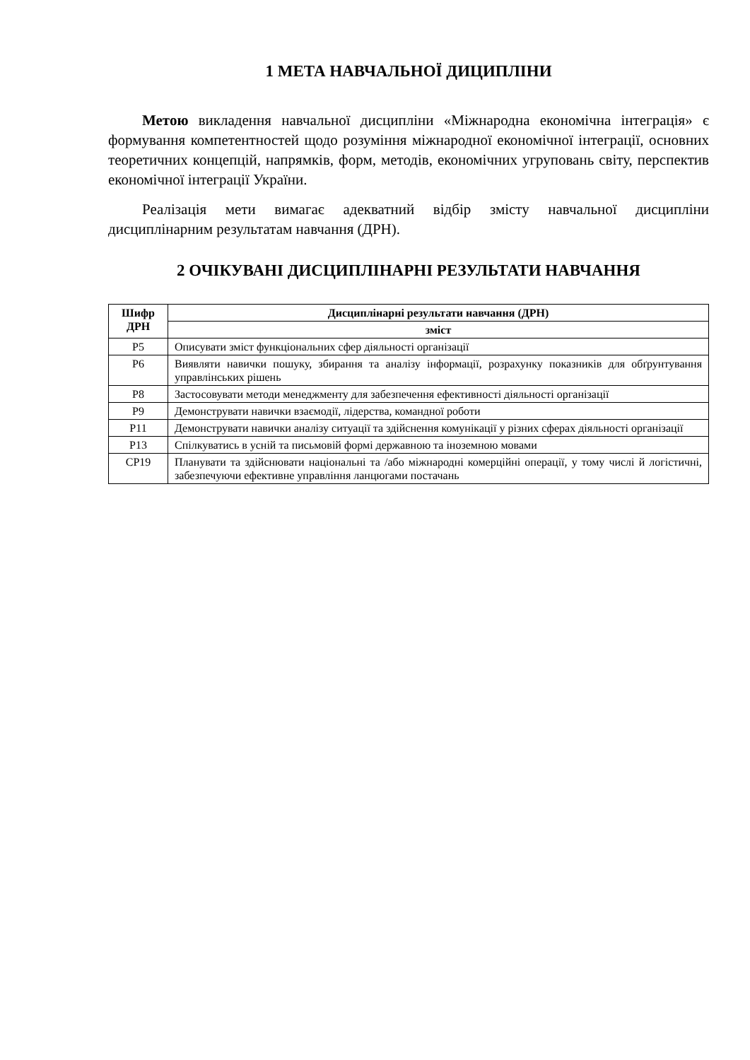1 МЕТА НАВЧАЛЬНОЇ ДИЦИПЛІНИ
Метою викладення навчальної дисципліни «Міжнародна економічна інтеграція» є формування компетентностей щодо розуміння міжнародної економічної інтеграції, основних теоретичних концепцій, напрямків, форм, методів, економічних угруповань світу, перспектив економічної інтеграції України.
Реалізація мети вимагає адекватний відбір змісту навчальної дисципліни дисциплінарним результатам навчання (ДРН).
2 ОЧІКУВАНІ ДИСЦИПЛІНАРНІ РЕЗУЛЬТАТИ НАВЧАННЯ
| Шифр ДРН | Дисциплінарні результати навчання (ДРН) |
| --- | --- |
| | зміст |
| Р5 | Описувати зміст функціональних сфер діяльності організації |
| Р6 | Виявляти навички пошуку, збирання та аналізу інформації, розрахунку показників для обґрунтування управлінських рішень |
| Р8 | Застосовувати методи менеджменту для забезпечення ефективності діяльності організації |
| Р9 | Демонструвати навички взаємодії, лідерства, командної роботи |
| Р11 | Демонструвати навички аналізу ситуації та здійснення комунікації у різних сферах діяльності організації |
| Р13 | Спілкуватись в усній та письмовій формі державною та іноземною мовами |
| СР19 | Планувати та здійснювати національні та /або міжнародні комерційні операції, у тому числі й логістичні, забезпечуючи ефективне управління ланцюгами постачань |